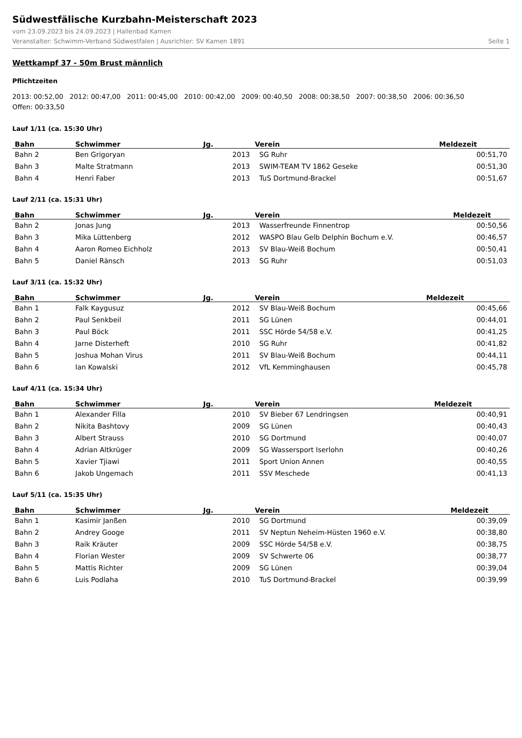Südwestfälische Kurzbahn-Meisterschaft 2023
vom 23.09.2023 bis 24.09.2023 | Hallenbad Kamen
Veranstalter: Schwimm-Verband Südwestfalen | Ausrichter: SV Kamen 1891 Seite 1
Wettkampf 37 - 50m Brust männlich
Pflichtzeiten
2013: 00:52,00 2012: 00:47,00 2011: 00:45,00 2010: 00:42,00 2009: 00:40,50 2008: 00:38,50 2007: 00:38,50 2006: 00:36,50
Offen: 00:33,50
Lauf 1/11 (ca. 15:30 Uhr)
| Bahn | Schwimmer | Jg. | Verein | Meldezeit |
| --- | --- | --- | --- | --- |
| Bahn 2 | Ben Grigoryan | 2013 | SG Ruhr | 00:51,70 |
| Bahn 3 | Malte Stratmann | 2013 | SWIM-TEAM TV 1862 Geseke | 00:51,30 |
| Bahn 4 | Henri Faber | 2013 | TuS Dortmund-Brackel | 00:51,67 |
Lauf 2/11 (ca. 15:31 Uhr)
| Bahn | Schwimmer | Jg. | Verein | Meldezeit |
| --- | --- | --- | --- | --- |
| Bahn 2 | Jonas Jung | 2013 | Wasserfreunde Finnentrop | 00:50,56 |
| Bahn 3 | Mika Lüttenberg | 2012 | WASPO Blau Gelb Delphin Bochum e.V. | 00:46,57 |
| Bahn 4 | Aaron Romeo Eichholz | 2013 | SV Blau-Weiß Bochum | 00:50,41 |
| Bahn 5 | Daniel Ränsch | 2013 | SG Ruhr | 00:51,03 |
Lauf 3/11 (ca. 15:32 Uhr)
| Bahn | Schwimmer | Jg. | Verein | Meldezeit |
| --- | --- | --- | --- | --- |
| Bahn 1 | Falk Kaygusuz | 2012 | SV Blau-Weiß Bochum | 00:45,66 |
| Bahn 2 | Paul Senkbeil | 2011 | SG Lünen | 00:44,01 |
| Bahn 3 | Paul Böck | 2011 | SSC Hörde 54/58 e.V. | 00:41,25 |
| Bahn 4 | Jarne Disterheft | 2010 | SG Ruhr | 00:41,82 |
| Bahn 5 | Joshua Mohan Virus | 2011 | SV Blau-Weiß Bochum | 00:44,11 |
| Bahn 6 | Ian Kowalski | 2012 | VfL Kemminghausen | 00:45,78 |
Lauf 4/11 (ca. 15:34 Uhr)
| Bahn | Schwimmer | Jg. | Verein | Meldezeit |
| --- | --- | --- | --- | --- |
| Bahn 1 | Alexander Filla | 2010 | SV Bieber 67 Lendringsen | 00:40,91 |
| Bahn 2 | Nikita Bashtovy | 2009 | SG Lünen | 00:40,43 |
| Bahn 3 | Albert Strauss | 2010 | SG Dortmund | 00:40,07 |
| Bahn 4 | Adrian Altkrüger | 2009 | SG Wassersport Iserlohn | 00:40,26 |
| Bahn 5 | Xavier Tjiawi | 2011 | Sport Union Annen | 00:40,55 |
| Bahn 6 | Jakob Ungemach | 2011 | SSV Meschede | 00:41,13 |
Lauf 5/11 (ca. 15:35 Uhr)
| Bahn | Schwimmer | Jg. | Verein | Meldezeit |
| --- | --- | --- | --- | --- |
| Bahn 1 | Kasimir Janßen | 2010 | SG Dortmund | 00:39,09 |
| Bahn 2 | Andrey Googe | 2011 | SV Neptun Neheim-Hüsten 1960 e.V. | 00:38,80 |
| Bahn 3 | Raik Kräuter | 2009 | SSC Hörde 54/58 e.V. | 00:38,75 |
| Bahn 4 | Florian Wester | 2009 | SV Schwerte 06 | 00:38,77 |
| Bahn 5 | Mattis Richter | 2009 | SG Lünen | 00:39,04 |
| Bahn 6 | Luis Podlaha | 2010 | TuS Dortmund-Brackel | 00:39,99 |